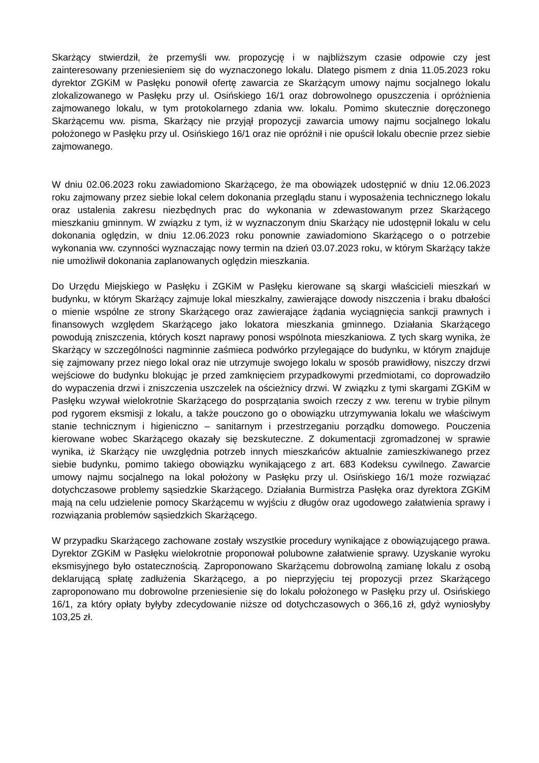Skarżący stwierdził, że przemyśli ww. propozycję i w najbliższym czasie odpowie czy jest zainteresowany przeniesieniem się do wyznaczonego lokalu. Dlatego pismem z dnia 11.05.2023 roku dyrektor ZGKiM w Pasłęku ponowił ofertę zawarcia ze Skarżącym umowy najmu socjalnego lokalu zlokalizowanego w Pasłęku przy ul. Osińskiego 16/1 oraz dobrowolnego opuszczenia i opróżnienia zajmowanego lokalu, w tym protokolarnego zdania ww. lokalu. Pomimo skutecznie doręczonego Skarżącemu ww. pisma, Skarżący nie przyjął propozycji zawarcia umowy najmu socjalnego lokalu położonego w Pasłęku przy ul. Osińskiego 16/1 oraz nie opróżnił i nie opuścił lokalu obecnie przez siebie zajmowanego.
W dniu 02.06.2023 roku zawiadomiono Skarżącego, że ma obowiązek udostępnić w dniu 12.06.2023 roku zajmowany przez siebie lokal celem dokonania przeglądu stanu i wyposażenia technicznego lokalu oraz ustalenia zakresu niezbędnych prac do wykonania w zdewastowanym przez Skarżącego mieszkaniu gminnym. W związku z tym, iż w wyznaczonym dniu Skarżący nie udostępnił lokalu w celu dokonania oględzin, w dniu 12.06.2023 roku ponownie zawiadomiono Skarżącego o o potrzebie wykonania ww. czynności wyznaczając nowy termin na dzień 03.07.2023 roku, w którym Skarżący także nie umożliwił dokonania zaplanowanych oględzin mieszkania.
Do Urzędu Miejskiego w Pasłęku i ZGKiM w Pasłęku kierowane są skargi właścicieli mieszkań w budynku, w którym Skarżący zajmuje lokal mieszkalny, zawierające dowody niszczenia i braku dbałości o mienie wspólne ze strony Skarżącego oraz zawierające żądania wyciągnięcia sankcji prawnych i finansowych względem Skarżącego jako lokatora mieszkania gminnego. Działania Skarżącego powodują zniszczenia, których koszt naprawy ponosi wspólnota mieszkaniowa. Z tych skarg wynika, że Skarżący w szczególności nagminnie zaśmieca podwórko przylegające do budynku, w którym znajduje się zajmowany przez niego lokal oraz nie utrzymuje swojego lokalu w sposób prawidłowy, niszczy drzwi wejściowe do budynku blokując je przed zamknięciem przypadkowymi przedmiotami, co doprowadziło do wypaczenia drzwi i zniszczenia uszczelek na ościeżnicy drzwi. W związku z tymi skargami ZGKiM w Pasłęku wzywał wielokrotnie Skarżącego do posprzątania swoich rzeczy z ww. terenu w trybie pilnym pod rygorem eksmisji z lokalu, a także pouczono go o obowiązku utrzymywania lokalu we właściwym stanie technicznym i higieniczno – sanitarnym i przestrzeganiu porządku domowego. Pouczenia kierowane wobec Skarżącego okazały się bezskuteczne. Z dokumentacji zgromadzonej w sprawie wynika, iż Skarżący nie uwzględnia potrzeb innych mieszkańców aktualnie zamieszkiwanego przez siebie budynku, pomimo takiego obowiązku wynikającego z art. 683 Kodeksu cywilnego. Zawarcie umowy najmu socjalnego na lokal położony w Pasłęku przy ul. Osińskiego 16/1 może rozwiązać dotychczasowe problemy sąsiedzkie Skarżącego. Działania Burmistrza Pasłęka oraz dyrektora ZGKiM mają na celu udzielenie pomocy Skarżącemu w wyjściu z długów oraz ugodowego załatwienia sprawy i rozwiązania problemów sąsiedzkich Skarżącego.
W przypadku Skarżącego zachowane zostały wszystkie procedury wynikające z obowiązującego prawa. Dyrektor ZGKiM w Pasłęku wielokrotnie proponował polubowne załatwienie sprawy. Uzyskanie wyroku eksmisyjnego było ostatecznością. Zaproponowano Skarżącemu dobrowolną zamianę lokalu z osobą deklarującą spłatę zadłużenia Skarżącego, a po nieprzyjęciu tej propozycji przez Skarżącego zaproponowano mu dobrowolne przeniesienie się do lokalu położonego w Pasłęku przy ul. Osińskiego 16/1, za który opłaty byłyby zdecydowanie niższe od dotychczasowych o 366,16 zł, gdyż wyniosłyby 103,25 zł.